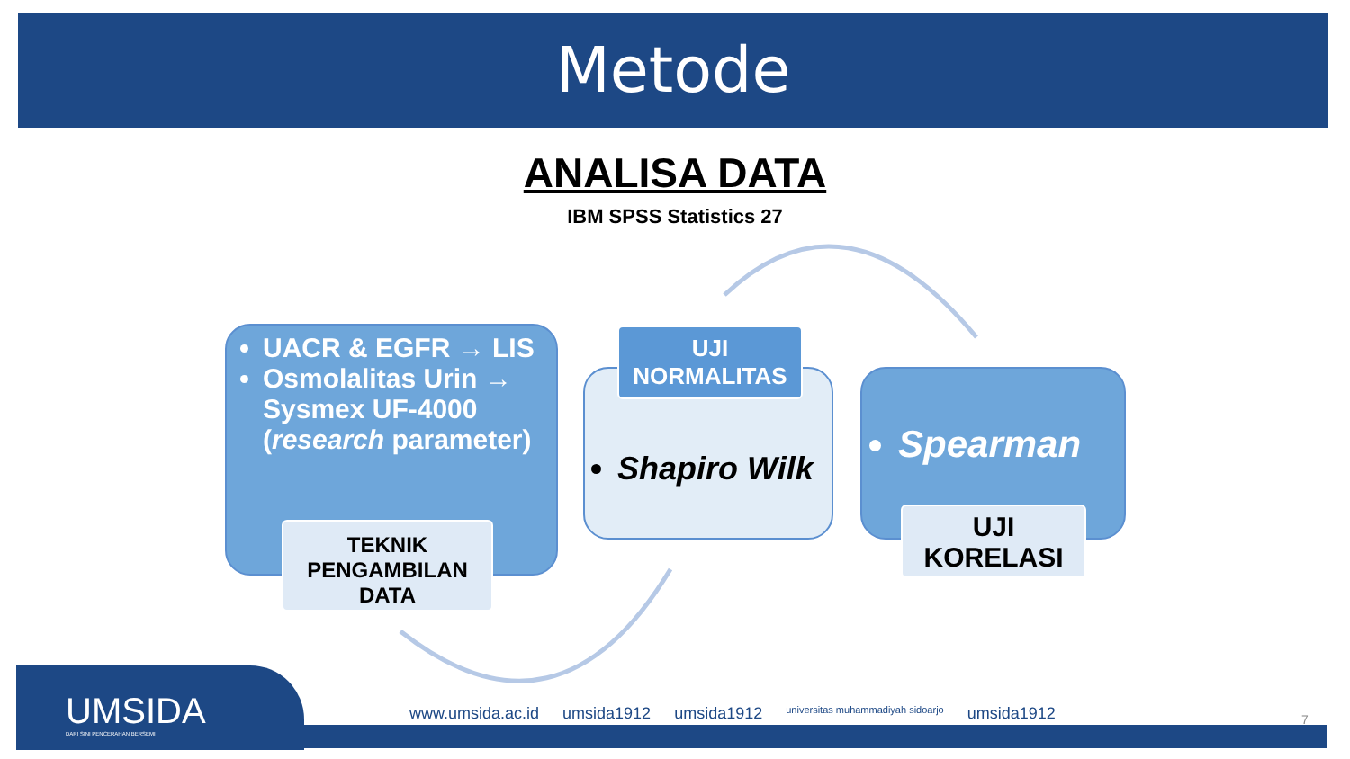Metode
ANALISA DATA
IBM SPSS Statistics 27
UACR & EGFR → LIS
Osmolalitas Urin → Sysmex UF-4000 (research parameter)
TEKNIK PENGAMBILAN DATA
Shapiro Wilk
UJI NORMALITAS
Spearman
UJI KORELASI
UMSIDA
DARI SINI PENCERAHAN BERSEMI
www.umsida.ac.id umsida1912 umsida1912 universitas muhammadiyah sidoarjo umsida1912
7